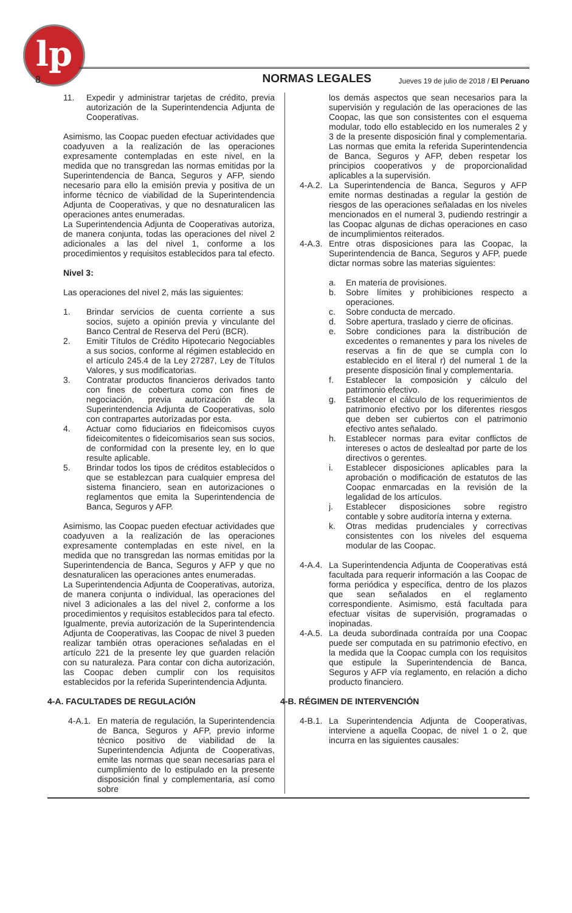lp
8 NORMAS LEGALES Jueves 19 de julio de 2018 / El Peruano
11. Expedir y administrar tarjetas de crédito, previa autorización de la Superintendencia Adjunta de Cooperativas.
Asimismo, las Coopac pueden efectuar actividades que coadyuven a la realización de las operaciones expresamente contempladas en este nivel, en la medida que no transgredan las normas emitidas por la Superintendencia de Banca, Seguros y AFP, siendo necesario para ello la emisión previa y positiva de un informe técnico de viabilidad de la Superintendencia Adjunta de Cooperativas, y que no desnaturalicen las operaciones antes enumeradas.
La Superintendencia Adjunta de Cooperativas autoriza, de manera conjunta, todas las operaciones del nivel 2 adicionales a las del nivel 1, conforme a los procedimientos y requisitos establecidos para tal efecto.
Nivel 3:
Las operaciones del nivel 2, más las siguientes:
1. Brindar servicios de cuenta corriente a sus socios, sujeto a opinión previa y vinculante del Banco Central de Reserva del Perú (BCR).
2. Emitir Títulos de Crédito Hipotecario Negociables a sus socios, conforme al régimen establecido en el artículo 245.4 de la Ley 27287, Ley de Títulos Valores, y sus modificatorias.
3. Contratar productos financieros derivados tanto con fines de cobertura como con fines de negociación, previa autorización de la Superintendencia Adjunta de Cooperativas, solo con contrapartes autorizadas por esta.
4. Actuar como fiduciarios en fideicomisos cuyos fideicomitentes o fideicomisarios sean sus socios, de conformidad con la presente ley, en lo que resulte aplicable.
5. Brindar todos los tipos de créditos establecidos o que se establezcan para cualquier empresa del sistema financiero, sean en autorizaciones o reglamentos que emita la Superintendencia de Banca, Seguros y AFP.
Asimismo, las Coopac pueden efectuar actividades que coadyuven a la realización de las operaciones expresamente contempladas en este nivel, en la medida que no transgredan las normas emitidas por la Superintendencia de Banca, Seguros y AFP y que no desnaturalicen las operaciones antes enumeradas.
La Superintendencia Adjunta de Cooperativas, autoriza, de manera conjunta o individual, las operaciones del nivel 3 adicionales a las del nivel 2, conforme a los procedimientos y requisitos establecidos para tal efecto.
Igualmente, previa autorización de la Superintendencia Adjunta de Cooperativas, las Coopac de nivel 3 pueden realizar también otras operaciones señaladas en el artículo 221 de la presente ley que guarden relación con su naturaleza. Para contar con dicha autorización, las Coopac deben cumplir con los requisitos establecidos por la referida Superintendencia Adjunta.
4-A. FACULTADES DE REGULACIÓN
4-A.1. En materia de regulación, la Superintendencia de Banca, Seguros y AFP, previo informe técnico positivo de viabilidad de la Superintendencia Adjunta de Cooperativas, emite las normas que sean necesarias para el cumplimiento de lo estipulado en la presente disposición final y complementaria, así como sobre
los demás aspectos que sean necesarios para la supervisión y regulación de las operaciones de las Coopac, las que son consistentes con el esquema modular, todo ello establecido en los numerales 2 y 3 de la presente disposición final y complementaria. Las normas que emita la referida Superintendencia de Banca, Seguros y AFP, deben respetar los principios cooperativos y de proporcionalidad aplicables a la supervisión.
4-A.2. La Superintendencia de Banca, Seguros y AFP emite normas destinadas a regular la gestión de riesgos de las operaciones señaladas en los niveles mencionados en el numeral 3, pudiendo restringir a las Coopac algunas de dichas operaciones en caso de incumplimientos reiterados.
4-A.3. Entre otras disposiciones para las Coopac, la Superintendencia de Banca, Seguros y AFP, puede dictar normas sobre las materias siguientes:
a. En materia de provisiones.
b. Sobre límites y prohibiciones respecto a operaciones.
c. Sobre conducta de mercado.
d. Sobre apertura, traslado y cierre de oficinas.
e. Sobre condiciones para la distribución de excedentes o remanentes y para los niveles de reservas a fin de que se cumpla con lo establecido en el literal r) del numeral 1 de la presente disposición final y complementaria.
f. Establecer la composición y cálculo del patrimonio efectivo.
g. Establecer el cálculo de los requerimientos de patrimonio efectivo por los diferentes riesgos que deben ser cubiertos con el patrimonio efectivo antes señalado.
h. Establecer normas para evitar conflictos de intereses o actos de deslealtad por parte de los directivos o gerentes.
i. Establecer disposiciones aplicables para la aprobación o modificación de estatutos de las Coopac enmarcadas en la revisión de la legalidad de los artículos.
j. Establecer disposiciones sobre registro contable y sobre auditoría interna y externa.
k. Otras medidas prudenciales y correctivas consistentes con los niveles del esquema modular de las Coopac.
4-A.4. La Superintendencia Adjunta de Cooperativas está facultada para requerir información a las Coopac de forma periódica y específica, dentro de los plazos que sean señalados en el reglamento correspondiente. Asimismo, está facultada para efectuar visitas de supervisión, programadas o inopinadas.
4-A.5. La deuda subordinada contraída por una Coopac puede ser computada en su patrimonio efectivo, en la medida que la Coopac cumpla con los requisitos que estipule la Superintendencia de Banca, Seguros y AFP vía reglamento, en relación a dicho producto financiero.
4-B. RÉGIMEN DE INTERVENCIÓN
4-B.1. La Superintendencia Adjunta de Cooperativas, interviene a aquella Coopac, de nivel 1 o 2, que incurra en las siguientes causales: